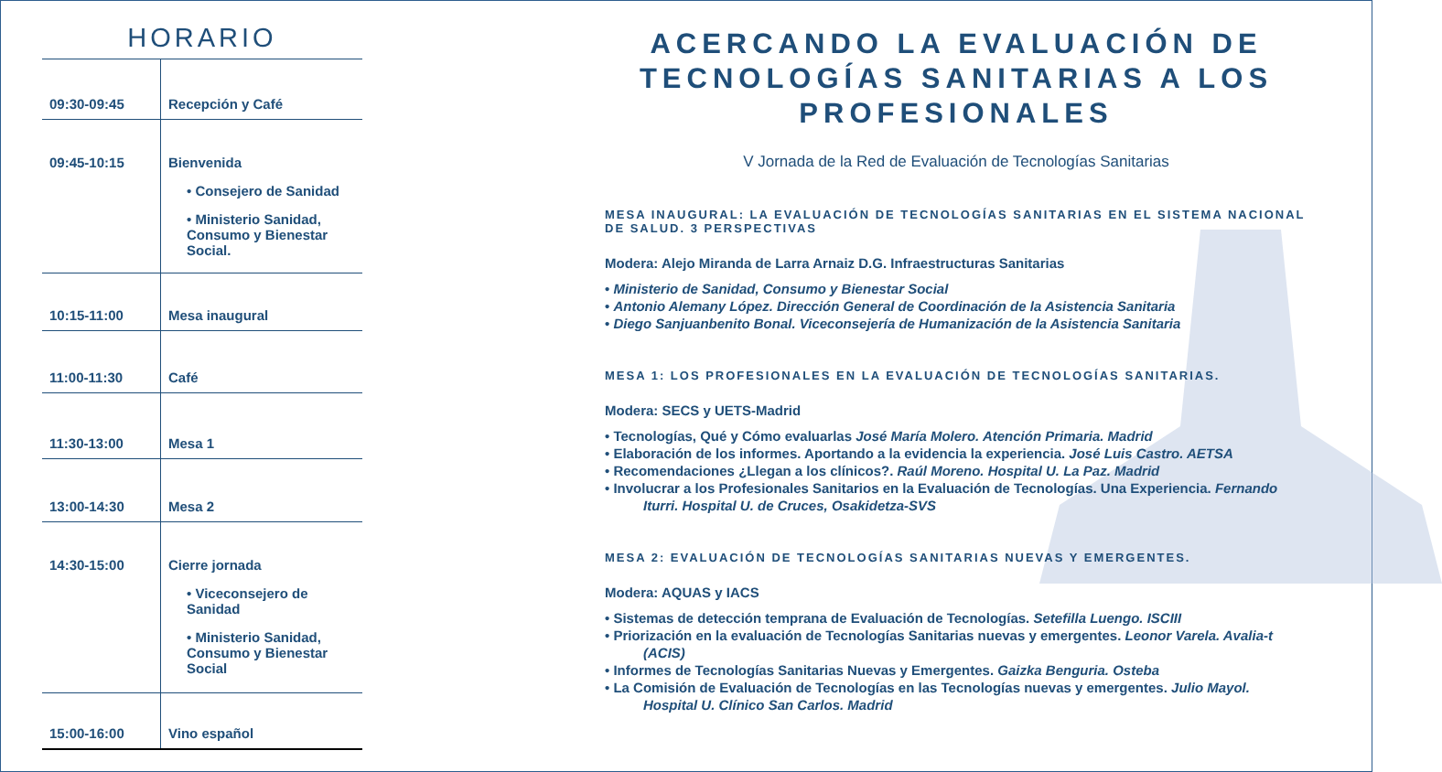HORARIO
| 09:30-09:45 | Recepción y Café |
| 09:45-10:15 | Bienvenida • Consejero de Sanidad • Ministerio Sanidad, Consumo y Bienestar Social. |
| 10:15-11:00 | Mesa inaugural |
| 11:00-11:30 | Café |
| 11:30-13:00 | Mesa 1 |
| 13:00-14:30 | Mesa 2 |
| 14:30-15:00 | Cierre jornada • Viceconsejero de Sanidad • Ministerio Sanidad, Consumo y Bienestar Social |
| 15:00-16:00 | Vino español |
ACERCANDO LA EVALUACIÓN DE TECNOLOGÍAS SANITARIAS A LOS PROFESIONALES
V Jornada de la Red de Evaluación de Tecnologías Sanitarias
MESA INAUGURAL: LA EVALUACIÓN DE TECNOLOGÍAS SANITARIAS EN EL SISTEMA NACIONAL DE SALUD. 3 PERSPECTIVAS
Modera: Alejo Miranda de Larra Arnaiz D.G. Infraestructuras Sanitarias
• Ministerio de Sanidad, Consumo y Bienestar Social
• Antonio Alemany López. Dirección General de Coordinación de la Asistencia Sanitaria
• Diego Sanjuanbenito Bonal. Viceconsejería de Humanización de la Asistencia Sanitaria
MESA 1: LOS PROFESIONALES EN LA EVALUACIÓN DE TECNOLOGÍAS SANITARIAS.
Modera: SECS y UETS-Madrid
• Tecnologías, Qué y Cómo evaluarlas José María Molero. Atención Primaria. Madrid
• Elaboración de los informes. Aportando a la evidencia la experiencia. José Luis Castro. AETSA
• Recomendaciones ¿Llegan a los clínicos?. Raúl Moreno. Hospital U. La Paz. Madrid
• Involucrar a los Profesionales Sanitarios en la Evaluación de Tecnologías. Una Experiencia. Fernando Iturri. Hospital U. de Cruces, Osakidetza-SVS
MESA 2: EVALUACIÓN DE TECNOLOGÍAS SANITARIAS NUEVAS Y EMERGENTES.
Modera: AQUAS y IACS
• Sistemas de detección temprana de Evaluación de Tecnologías. Setefilla Luengo. ISCIII
• Priorización en la evaluación de Tecnologías Sanitarias nuevas y emergentes. Leonor Varela. Avalia-t (ACIS)
• Informes de Tecnologías Sanitarias Nuevas y Emergentes. Gaizka Benguria. Osteba
• La Comisión de Evaluación de Tecnologías en las Tecnologías nuevas y emergentes. Julio Mayol. Hospital U. Clínico San Carlos. Madrid